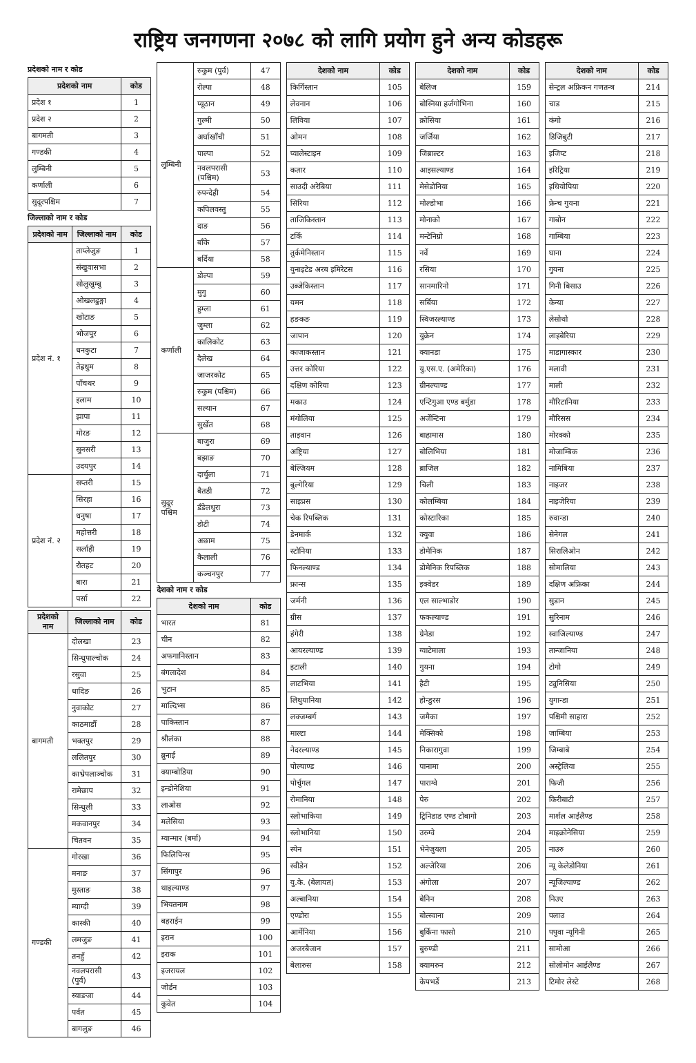राष्ट्रिय जनगणना २०७८ को लागि प्रयोग हुने अन्य कोडहरू
प्रदेशको नाम र कोड
| प्रदेशको नाम | कोड |
| --- | --- |
| प्रदेश १ | 1 |
| प्रदेश २ | 2 |
| बागमती | 3 |
| गण्डकी | 4 |
| लुम्बिनी | 5 |
| कर्णाली | 6 |
| सुदूरपश्चिम | 7 |
जिल्लाको नाम र कोड
| प्रदेशको नाम | जिल्लाको नाम | कोड |
| --- | --- | --- |
| प्रदेश नं. १ | ताप्लेजुङ | 1 |
| | संखुवासभा | 2 |
| | सोलुखुम्बु | 3 |
| | ओखलढुङ्गा | 4 |
| | खोटाङ | 5 |
| | भोजपुर | 6 |
| | धनकुटा | 7 |
| | तेह्रथुम | 8 |
| | पाँचथर | 9 |
| | इलाम | 10 |
| | झापा | 11 |
| | मोरङ | 12 |
| | सुनसरी | 13 |
| | उदयपुर | 14 |
| प्रदेश नं. २ | सप्तरी | 15 |
| | सिरहा | 16 |
| | धनुषा | 17 |
| | महोत्तरी | 18 |
| | सर्लाही | 19 |
| | रौतहट | 20 |
| | बारा | 21 |
| | पर्सा | 22 |
| प्रदेशको नाम | जिल्लाको नाम | कोड |
| --- | --- | --- |
| बागमती | दोलखा | 23 |
| | सिन्धुपाल्चोक | 24 |
| | रसुवा | 25 |
| | धादिङ | 26 |
| | नुवाकोट | 27 |
| | काठमाडौँ | 28 |
| | भक्तपुर | 29 |
| | ललितपुर | 30 |
| | काभ्रेपलाञ्चोक | 31 |
| | रामेछाप | 32 |
| | सिन्धुली | 33 |
| | मकवानपुर | 34 |
| | चितवन | 35 |
| गण्डकी | गोरखा | 36 |
| | मनाङ | 37 |
| | मुस्ताङ | 38 |
| | म्याग्दी | 39 |
| | कास्की | 40 |
| | लमजुङ | 41 |
| | तनहुँ | 42 |
| | नवलपरासी (पुर्व) | 43 |
| | स्याङजा | 44 |
| | पर्वत | 45 |
| | बागलुङ | 46 |
| लुम्बिनी | रुकुम (पुर्व) | 47 |
| | रोल्पा | 48 |
| | प्यूठान | 49 |
| | गुल्मी | 50 |
| | अर्घाखाँची | 51 |
| | पाल्पा | 52 |
| | नवलपरासी (पश्चिम) | 53 |
| | रुपन्देही | 54 |
| | कपिलवस्तु | 55 |
| | दाङ | 56 |
| | बाँके | 57 |
| | बर्दिया | 58 |
| कर्णाली | डोल्पा | 59 |
| | मुगु | 60 |
| | हुम्ला | 61 |
| | जुम्ला | 62 |
| | कालिकोट | 63 |
| | दैलेख | 64 |
| | जाजरकोट | 65 |
| | रुकुम (पश्चिम) | 66 |
| | सल्यान | 67 |
| | सुर्खेत | 68 |
| सुदूर पश्चिम | बाजुरा | 69 |
| | बझाङ | 70 |
| | दार्चुला | 71 |
| | बैतडी | 72 |
| | डँडेलधुरा | 73 |
| | डोटी | 74 |
| | अछाम | 75 |
| | कैलाली | 76 |
| | कञ्चनपुर | 77 |
देशको नाम र कोड
| देशको नाम | कोड |
| --- | --- |
| भारत | 81 |
| चीन | 82 |
| अफगानिस्तान | 83 |
| बंगलादेश | 84 |
| भुटान | 85 |
| माल्दिभ्स | 86 |
| पाकिस्तान | 87 |
| श्रीलंका | 88 |
| ब्रुनाई | 89 |
| क्याम्बोडिया | 90 |
| इन्डोनेशिया | 91 |
| लाओस | 92 |
| मलेसिया | 93 |
| म्यान्मार (बर्मा) | 94 |
| फिलिपिन्स | 95 |
| सिंगापुर | 96 |
| थाइल्याण्ड | 97 |
| भियतनाम | 98 |
| बहराईन | 99 |
| इरान | 100 |
| इराक | 101 |
| इजरायल | 102 |
| जोर्डन | 103 |
| कुवेत | 104 |
| देशको नाम | कोड |
| --- | --- |
| किर्गिस्तान | 105 |
| लेवनान | 106 |
| लिविया | 107 |
| ओमन | 108 |
| प्यालेस्टाइन | 109 |
| कतार | 110 |
| साउदी अरेबिया | 111 |
| सिरिया | 112 |
| ताजिकिस्तान | 113 |
| टर्कि | 114 |
| तुर्कमेनिस्तान | 115 |
| युनाइटेड अरब इमिरेटस | 116 |
| उब्जेकिस्तान | 117 |
| यमन | 118 |
| हङकङ | 119 |
| जापान | 120 |
| काजाकस्तान | 121 |
| उत्तर कोरिया | 122 |
| दक्षिण कोरिया | 123 |
| मकाउ | 124 |
| मंगोलिया | 125 |
| ताइवान | 126 |
| अष्ट्रिया | 127 |
| बेल्जियम | 128 |
| बुल्गेरिया | 129 |
| साइप्रस | 130 |
| चेक रिपब्लिक | 131 |
| डेनमार्क | 132 |
| स्टोनिया | 133 |
| फिनल्याण्ड | 134 |
| फ्रान्स | 135 |
| जर्मनी | 136 |
| ग्रीस | 137 |
| हंगेरी | 138 |
| आयरल्याण्ड | 139 |
| इटाली | 140 |
| लाटभिया | 141 |
| लिथुयानिया | 142 |
| लक्जम्बर्ग | 143 |
| माल्टा | 144 |
| नेदरल्याण्ड | 145 |
| पोल्याण्ड | 146 |
| पोर्चुगल | 147 |
| रोमानिया | 148 |
| स्लोभाकिया | 149 |
| स्लोभानिया | 150 |
| स्पेन | 151 |
| स्वीडेन | 152 |
| यु.के. (बेलायत) | 153 |
| अल्बानिया | 154 |
| एण्डोरा | 155 |
| आर्मेनिया | 156 |
| अजरबैजान | 157 |
| बेलारुस | 158 |
| देशको नाम | कोड |
| --- | --- |
| बेलिज | 159 |
| बोस्निया हर्जगोभिना | 160 |
| क्रोसिया | 161 |
| जर्जिया | 162 |
| जिब्राल्टर | 163 |
| आइसल्याण्ड | 164 |
| मेसेडोनिया | 165 |
| मोल्डोभा | 166 |
| मोनाको | 167 |
| मन्टेनिग्रो | 168 |
| नर्वे | 169 |
| रसिया | 170 |
| सानमारिनो | 171 |
| सर्बिया | 172 |
| स्विजरल्याण्ड | 173 |
| युक्रेन | 174 |
| क्यानडा | 175 |
| यु.एस.ए. (अमेरिका) | 176 |
| ग्रीनल्याण्ड | 177 |
| एन्टिगुआ एण्ड बर्मुडा | 178 |
| अर्जेन्टिना | 179 |
| बाहामास | 180 |
| बोलिभिया | 181 |
| ब्राजिल | 182 |
| चिली | 183 |
| कोलम्बिया | 184 |
| कोस्टारिका | 185 |
| क्युवा | 186 |
| डोमेनिक | 187 |
| डोमेनिक रिपब्लिक | 188 |
| इक्वेडर | 189 |
| एल साल्भाडोर | 190 |
| फकल्याण्ड | 191 |
| ग्रेनेडा | 192 |
| ग्वाटेमाला | 193 |
| गुयना | 194 |
| हैटी | 195 |
| होन्डुरस | 196 |
| जमैका | 197 |
| मेक्सिको | 198 |
| निकारागुवा | 199 |
| पानामा | 200 |
| पाराग्वे | 201 |
| पेरु | 202 |
| ट्रिनिडाड एण्ड टोबागो | 203 |
| उरुग्वे | 204 |
| भेनेजुयला | 205 |
| अल्जेरिया | 206 |
| अंगोला | 207 |
| बेनिन | 208 |
| बोत्स्वाना | 209 |
| बुर्किना फासो | 210 |
| बुरुण्डी | 211 |
| क्यामरुन | 212 |
| केपभर्डे | 213 |
| देशको नाम | कोड |
| --- | --- |
| सेन्ट्रल अफ्रिकन गणतन्त्र | 214 |
| चाड | 215 |
| कंगो | 216 |
| डिजिबुटी | 217 |
| इजिप्ट | 218 |
| इरिट्रिया | 219 |
| इथियोपिया | 220 |
| फ्रेन्च गुयना | 221 |
| गाबोन | 222 |
| गाम्बिया | 223 |
| घाना | 224 |
| गुयना | 225 |
| गिनी बिसाउ | 226 |
| केन्या | 227 |
| लेसोथो | 228 |
| लाइबेरिया | 229 |
| माडागास्कार | 230 |
| मलावी | 231 |
| माली | 232 |
| मौरिटानिया | 233 |
| मौरिसस | 234 |
| मोरक्को | 235 |
| मोजाम्बिक | 236 |
| नामिबिया | 237 |
| नाइजर | 238 |
| नाइजेरिया | 239 |
| रुवान्डा | 240 |
| सेनेगल | 241 |
| सिरालिओन | 242 |
| सोमालिया | 243 |
| दक्षिण अफ्रिका | 244 |
| सुडान | 245 |
| सुरिनाम | 246 |
| स्वाजिल्याण्ड | 247 |
| तान्जानिया | 248 |
| टोगो | 249 |
| ट्युनिसिया | 250 |
| युगान्डा | 251 |
| पश्चिमी साहारा | 252 |
| जाम्बिया | 253 |
| जिम्बाबे | 254 |
| अस्ट्रेलिया | 255 |
| फिजी | 256 |
| किरीबाटी | 257 |
| मार्शल आईलैण्ड | 258 |
| माइक्रोनेसिया | 259 |
| नाउरु | 260 |
| न्यू केलेडोनिया | 261 |
| न्यूजिल्याण्ड | 262 |
| निउए | 263 |
| पलाउ | 264 |
| पपुवा न्यूगिनी | 265 |
| सामोआ | 266 |
| सोलोमोन आईलैण्ड | 267 |
| टिमोर लेस्टे | 268 |